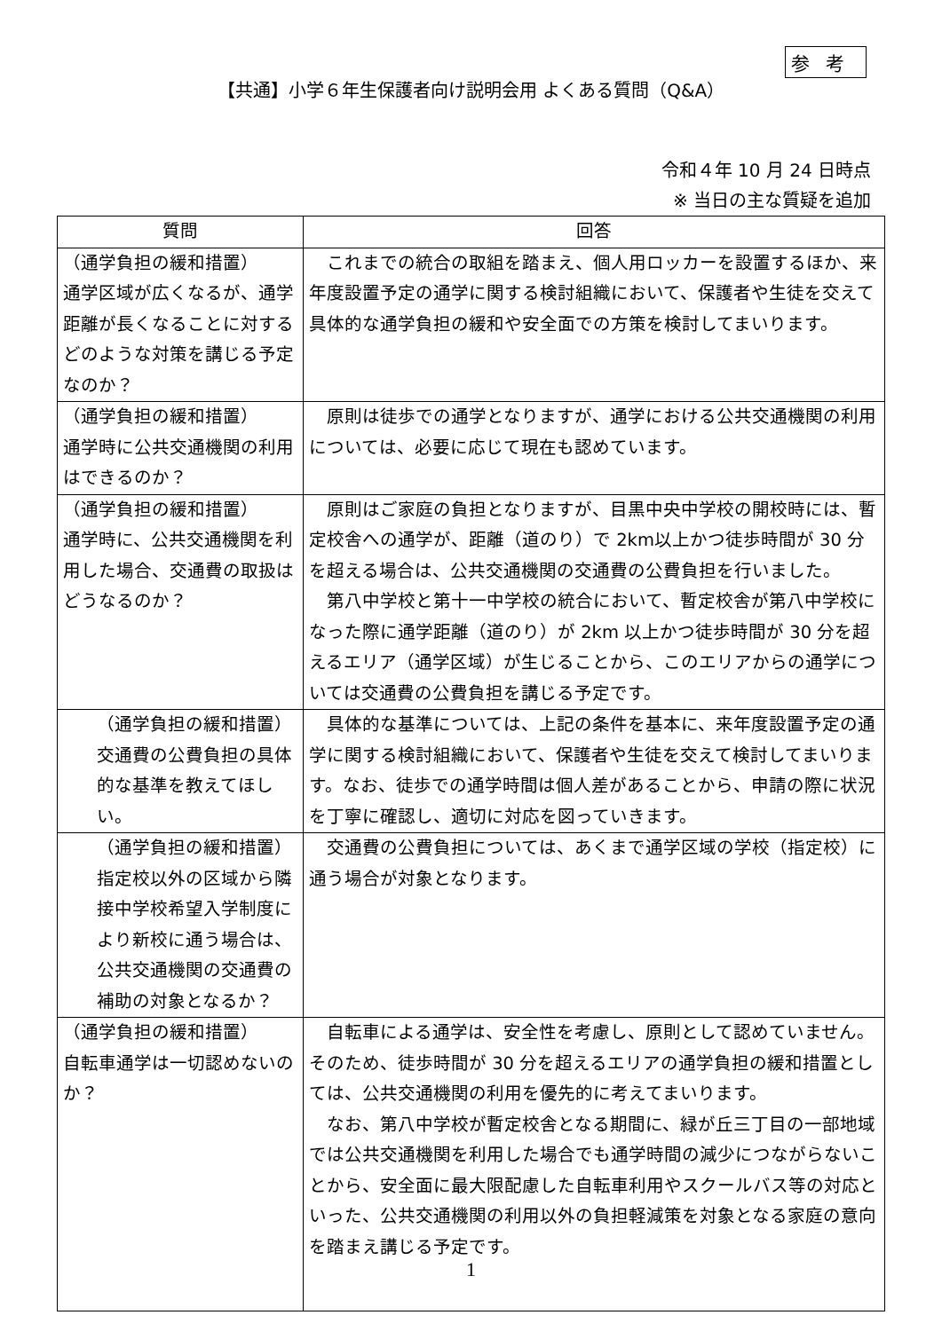参考
【共通】小学６年生保護者向け説明会用 よくある質問（Q&A）
令和４年 10 月 24 日時点
※ 当日の主な質疑を追加
| 質問 | 回答 |
| --- | --- |
| （通学負担の緩和措置） 通学区域が広くなるが、通学距離が長くなることに対するどのような対策を講じる予定なのか？ | これまでの統合の取組を踏まえ、個人用ロッカーを設置するほか、来年度設置予定の通学に関する検討組織において、保護者や生徒を交えて具体的な通学負担の緩和や安全面での方策を検討してまいります。 |
| （通学負担の緩和措置） 通学時に公共交通機関の利用はできるのか？ | 原則は徒歩での通学となりますが、通学における公共交通機関の利用については、必要に応じて現在も認めています。 |
| （通学負担の緩和措置） 通学時に、公共交通機関を利用した場合、交通費の取扱はどうなるのか？ | 原則はご家庭の負担となりますが、目黒中央中学校の開校時には、暫定校舎への通学が、距離（道のり）で 2km以上かつ徒歩時間が 30 分を超える場合は、公共交通機関の交通費の公費負担を行いました。 第八中学校と第十一中学校の統合において、暫定校舎が第八中学校になった際に通学距離（道のり）が 2km 以上かつ徒歩時間が 30 分を超えるエリア（通学区域）が生じることから、このエリアからの通学については交通費の公費負担を講じる予定です。 |
| （通学負担の緩和措置） 交通費の公費負担の具体的な基準を教えてほしい。 | 具体的な基準については、上記の条件を基本に、来年度設置予定の通学に関する検討組織において、保護者や生徒を交えて検討してまいります。なお、徒歩での通学時間は個人差があることから、申請の際に状況を丁寧に確認し、適切に対応を図っていきます。 |
| （通学負担の緩和措置） 指定校以外の区域から隣接中学校希望入学制度により新校に通う場合は、公共交通機関の交通費の補助の対象となるか？ | 交通費の公費負担については、あくまで通学区域の学校（指定校）に通う場合が対象となります。 |
| （通学負担の緩和措置） 自転車通学は一切認めないのか？ | 自転車による通学は、安全性を考慮し、原則として認めていません。そのため、徒歩時間が 30 分を超えるエリアの通学負担の緩和措置としては、公共交通機関の利用を優先的に考えてまいります。 なお、第八中学校が暫定校舎となる期間に、緑が丘三丁目の一部地域では公共交通機関を利用した場合でも通学時間の減少につながらないことから、安全面に最大限配慮した自転車利用やスクールバス等の対応といった、公共交通機関の利用以外の負担軽減策を対象となる家庭の意向を踏まえ講じる予定です。 |
1